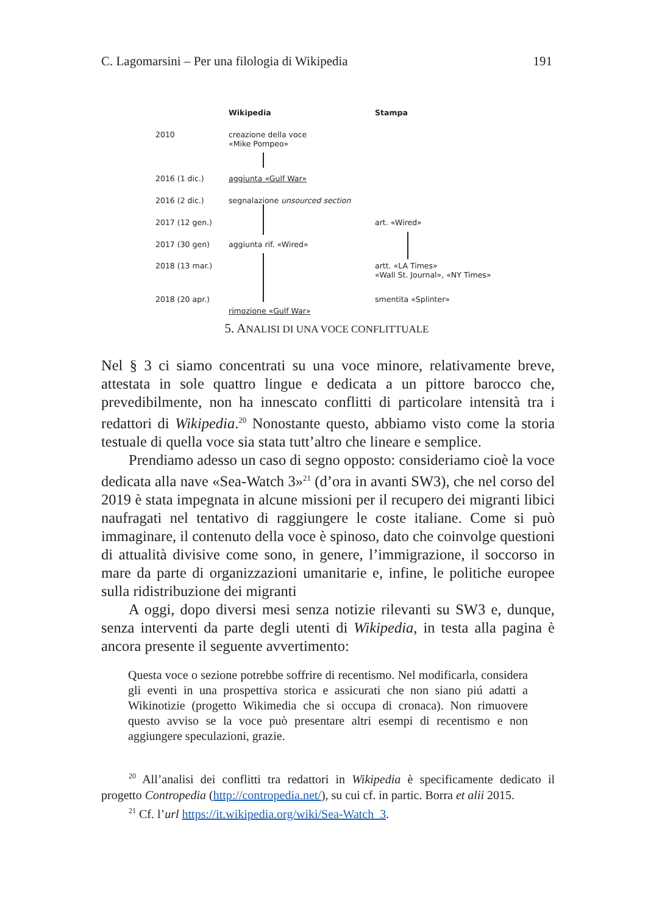C. Lagomarsini – Per una filologia di Wikipedia 191
Wikipedia Stampa
2010 creazione della voce
«Mike Pompeo»
2016 (1 dic.) aggiunta «Gulf War»
2016 (2 dic.) segnalazione unsourced section
2017 (12 gen.) art. «Wired»
2017 (30 gen) aggiunta rif. «Wired»
2018 (13 mar.) artt. «LA Times»
«Wall St. Journal», «NY Times»
2018 (20 apr.) smentita «Splinter»
rimozione «Gulf War»
5. ANALISI DI UNA VOCE CONFLITTUALE
Nel § 3 ci siamo concentrati su una voce minore, relativamente breve, attestata in sole quattro lingue e dedicata a un pittore barocco che, prevedibilmente, non ha innescato conflitti di particolare intensità tra i redattori di Wikipedia.<sup>20</sup> Nonostante questo, abbiamo visto come la storia testuale di quella voce sia stata tutt’altro che lineare e semplice.
Prendiamo adesso un caso di segno opposto: consideriamo cioè la voce dedicata alla nave «Sea-Watch 3»<sup>21</sup> (d’ora in avanti SW3), che nel corso del 2019 è stata impegnata in alcune missioni per il recupero dei migranti libici naufragati nel tentativo di raggiungere le coste italiane. Come si può immaginare, il contenuto della voce è spinoso, dato che coinvolge questioni di attualità divisive come sono, in genere, l’immigrazione, il soccorso in mare da parte di organizzazioni umanitarie e, infine, le politiche europee sulla ridistribuzione dei migranti
A oggi, dopo diversi mesi senza notizie rilevanti su SW3 e, dunque, senza interventi da parte degli utenti di Wikipedia, in testa alla pagina è ancora presente il seguente avvertimento:
Questa voce o sezione potrebbe soffrire di recentismo. Nel modificarla, considera gli eventi in una prospettiva storica e assicurati che non siano piú adatti a Wikinotizie (progetto Wikimedia che si occupa di cronaca). Non rimuovere questo avviso se la voce può presentare altri esempi di recentismo e non aggiungere speculazioni, grazie.
<sup>20</sup> All’analisi dei conflitti tra redattori in Wikipedia è specificamente dedicato il progetto Contropedia (http://contropedia.net/), su cui cf. in partic. Borra et alii 2015.
<sup>21</sup> Cf. l’url https://it.wikipedia.org/wiki/Sea-Watch_3.